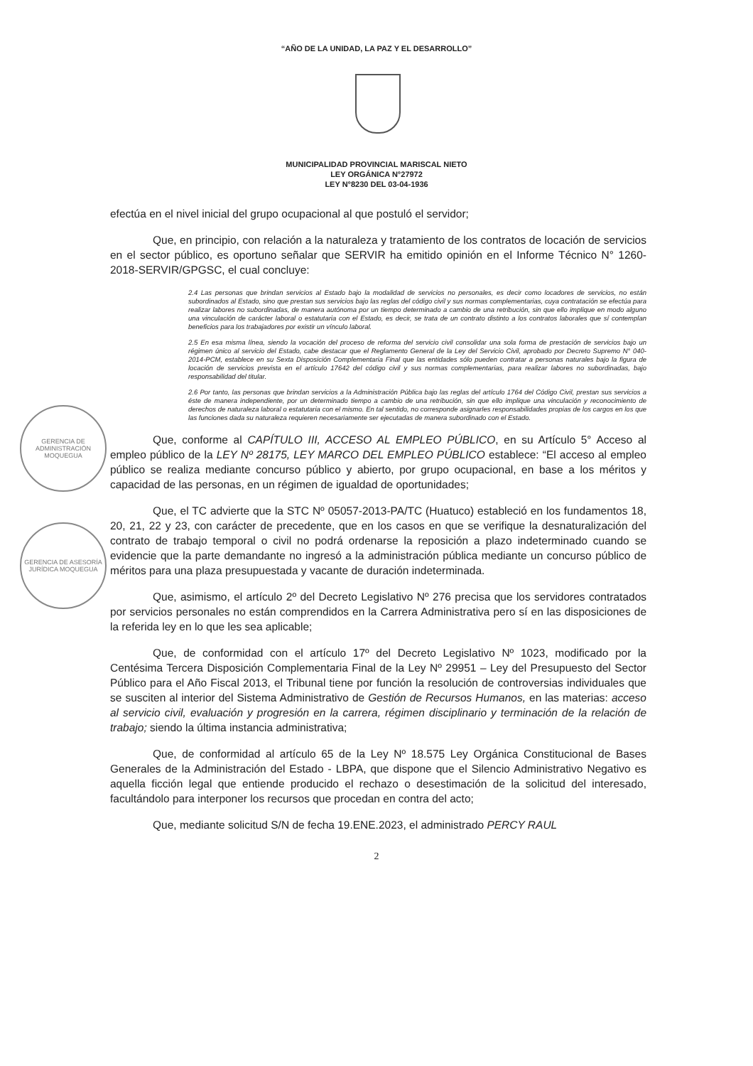“AÑO DE LA UNIDAD, LA PAZ Y EL DESARROLLO”
MUNICIPALIDAD PROVINCIAL MARISCAL NIETO
LEY ORGÁNICA N°27972
LEY N°8230 DEL 03-04-1936
GERENCIA DE ADMINISTRACIÓN MOQUEGUA
GERENCIA DE ASESORÍA JURÍDICA MOQUEGUA
efectúa en el nivel inicial del grupo ocupacional al que postuló el servidor;
Que, en principio, con relación a la naturaleza y tratamiento de los contratos de locación de servicios en el sector público, es oportuno señalar que SERVIR ha emitido opinión en el Informe Técnico N° 1260-2018-SERVIR/GPGSC, el cual concluye:
2.4 Las personas que brindan servicios al Estado bajo la modalidad de servicios no personales, es decir como locadores de servicios, no están subordinados al Estado, sino que prestan sus servicios bajo las reglas del código civil y sus normas complementarias, cuya contratación se efectúa para realizar labores no subordinadas, de manera autónoma por un tiempo determinado a cambio de una retribución, sin que ello implique en modo alguno una vinculación de carácter laboral o estatutaria con el Estado, es decir, se trata de un contrato distinto a los contratos laborales que sí contemplan beneficios para los trabajadores por existir un vínculo laboral.
2.5 En esa misma línea, siendo la vocación del proceso de reforma del servicio civil consolidar una sola forma de prestación de servicios bajo un régimen único al servicio del Estado, cabe destacar que el Reglamento General de la Ley del Servicio Civil, aprobado por Decreto Supremo N° 040-2014-PCM, establece en su Sexta Disposición Complementaria Final que las entidades sólo pueden contratar a personas naturales bajo la figura de locación de servicios prevista en el artículo 17642 del código civil y sus normas complementarias, para realizar labores no subordinadas, bajo responsabilidad del titular.
2.6 Por tanto, las personas que brindan servicios a la Administración Pública bajo las reglas del artículo 1764 del Código Civil, prestan sus servicios a éste de manera independiente, por un determinado tiempo a cambio de una retribución, sin que ello implique una vinculación y reconocimiento de derechos de naturaleza laboral o estatutaria con el mismo. En tal sentido, no corresponde asignarles responsabilidades propias de los cargos en los que las funciones dada su naturaleza requieren necesariamente ser ejecutadas de manera subordinado con el Estado.
Que, conforme al CAPÍTULO III, ACCESO AL EMPLEO PÚBLICO, en su Artículo 5° Acceso al empleo público de la LEY Nº 28175, LEY MARCO DEL EMPLEO PÚBLICO establece: “El acceso al empleo público se realiza mediante concurso público y abierto, por grupo ocupacional, en base a los méritos y capacidad de las personas, en un régimen de igualdad de oportunidades;
Que, el TC advierte que la STC Nº 05057-2013-PA/TC (Huatuco) estableció en los fundamentos 18, 20, 21, 22 y 23, con carácter de precedente, que en los casos en que se verifique la desnaturalización del contrato de trabajo temporal o civil no podrá ordenarse la reposición a plazo indeterminado cuando se evidencie que la parte demandante no ingresó a la administración pública mediante un concurso público de méritos para una plaza presupuestada y vacante de duración indeterminada.
Que, asimismo, el artículo 2º del Decreto Legislativo Nº 276 precisa que los servidores contratados por servicios personales no están comprendidos en la Carrera Administrativa pero sí en las disposiciones de la referida ley en lo que les sea aplicable;
Que, de conformidad con el artículo 17º del Decreto Legislativo Nº 1023, modificado por la Centésima Tercera Disposición Complementaria Final de la Ley Nº 29951 – Ley del Presupuesto del Sector Público para el Año Fiscal 2013, el Tribunal tiene por función la resolución de controversias individuales que se susciten al interior del Sistema Administrativo de Gestión de Recursos Humanos, en las materias: acceso al servicio civil, evaluación y progresión en la carrera, régimen disciplinario y terminación de la relación de trabajo; siendo la última instancia administrativa;
Que, de conformidad al artículo 65 de la Ley Nº 18.575 Ley Orgánica Constitucional de Bases Generales de la Administración del Estado - LBPA, que dispone que el Silencio Administrativo Negativo es aquella ficción legal que entiende producido el rechazo o desestimación de la solicitud del interesado, facultándolo para interponer los recursos que procedan en contra del acto;
Que, mediante solicitud S/N de fecha 19.ENE.2023, el administrado PERCY RAUL
2